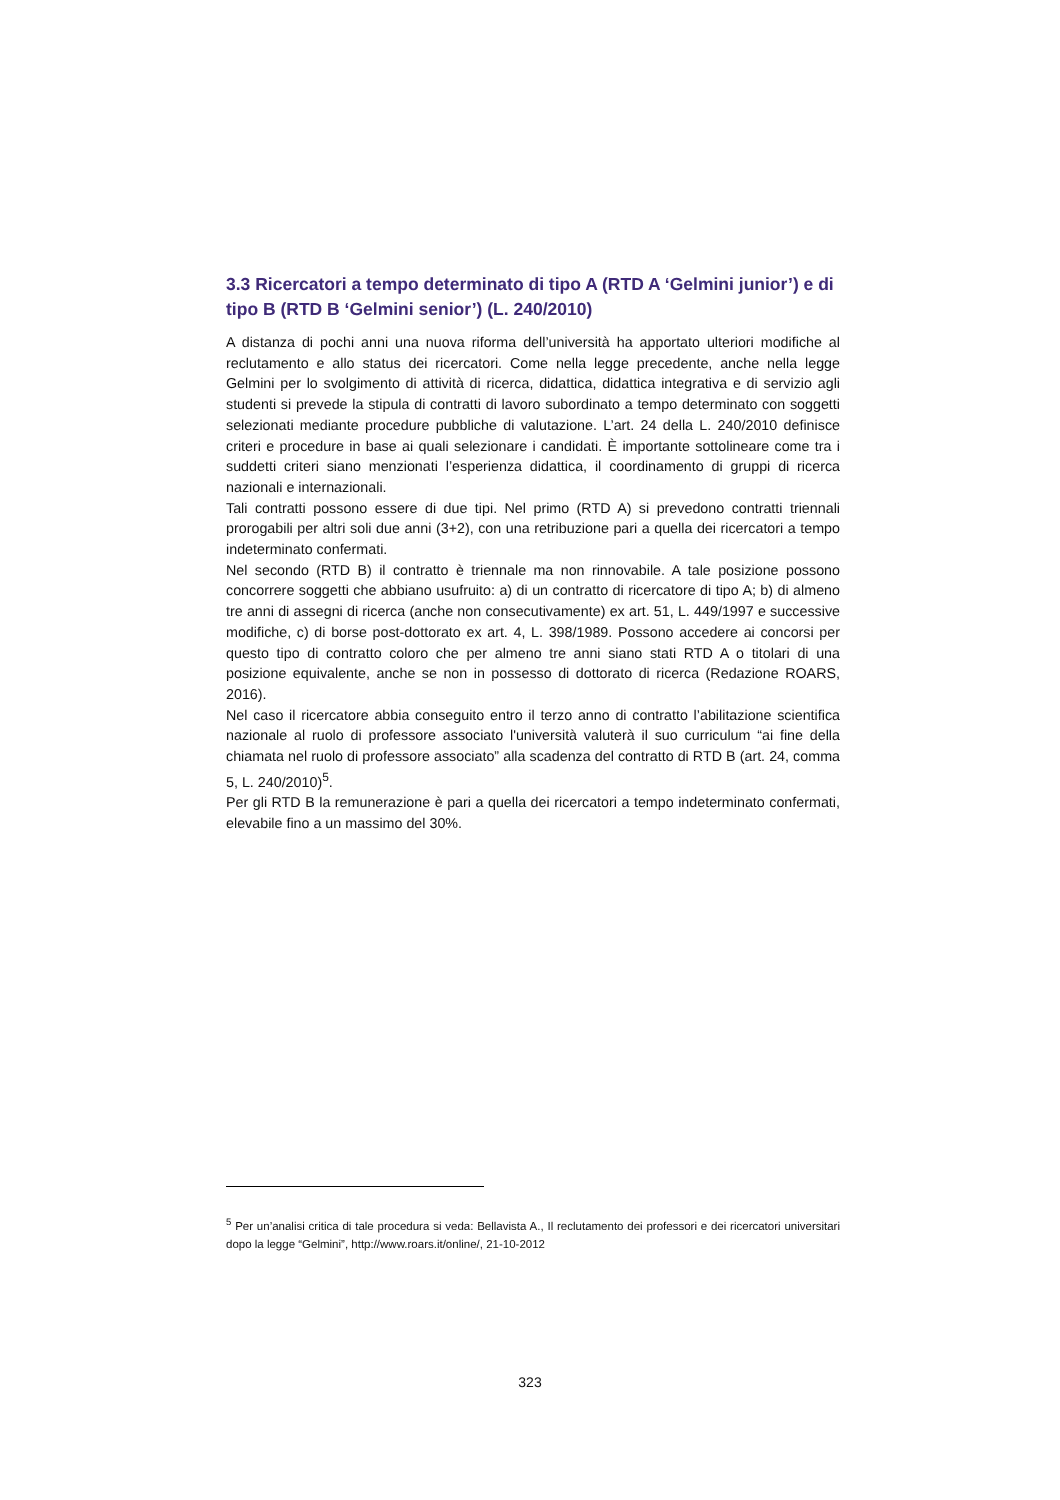3.3 Ricercatori a tempo determinato di tipo A (RTD A ‘Gelmini junior’) e di tipo B (RTD B ‘Gelmini senior’) (L. 240/2010)
A distanza di pochi anni una nuova riforma dell’università ha apportato ulteriori modifiche al reclutamento e allo status dei ricercatori. Come nella legge precedente, anche nella legge Gelmini per lo svolgimento di attività di ricerca, didattica, didattica integrativa e di servizio agli studenti si prevede la stipula di contratti di lavoro subordinato a tempo determinato con soggetti selezionati mediante procedure pubbliche di valutazione. L’art. 24 della L. 240/2010 definisce criteri e procedure in base ai quali selezionare i candidati. È importante sottolineare come tra i suddetti criteri siano menzionati l’esperienza didattica, il coordinamento di gruppi di ricerca nazionali e internazionali.
Tali contratti possono essere di due tipi. Nel primo (RTD A) si prevedono contratti triennali prorogabili per altri soli due anni (3+2), con una retribuzione pari a quella dei ricercatori a tempo indeterminato confermati.
Nel secondo (RTD B) il contratto è triennale ma non rinnovabile. A tale posizione possono concorrere soggetti che abbiano usufruito: a) di un contratto di ricercatore di tipo A; b) di almeno tre anni di assegni di ricerca (anche non consecutivamente) ex art. 51, L. 449/1997 e successive modifiche, c) di borse post-dottorato ex art. 4, L. 398/1989. Possono accedere ai concorsi per questo tipo di contratto coloro che per almeno tre anni siano stati RTD A o titolari di una posizione equivalente, anche se non in possesso di dottorato di ricerca (Redazione ROARS, 2016).
Nel caso il ricercatore abbia conseguito entro il terzo anno di contratto l’abilitazione scientifica nazionale al ruolo di professore associato l'università valuterà il suo curriculum “ai fine della chiamata nel ruolo di professore associato” alla scadenza del contratto di RTD B (art. 24, comma 5, L. 240/2010)<sup>5</sup>.
Per gli RTD B la remunerazione è pari a quella dei ricercatori a tempo indeterminato confermati, elevabile fino a un massimo del 30%.
<sup>5</sup> Per un’analisi critica di tale procedura si veda: Bellavista A., Il reclutamento dei professori e dei ricercatori universitari dopo la legge “Gelmini”, http://www.roars.it/online/, 21-10-2012
323